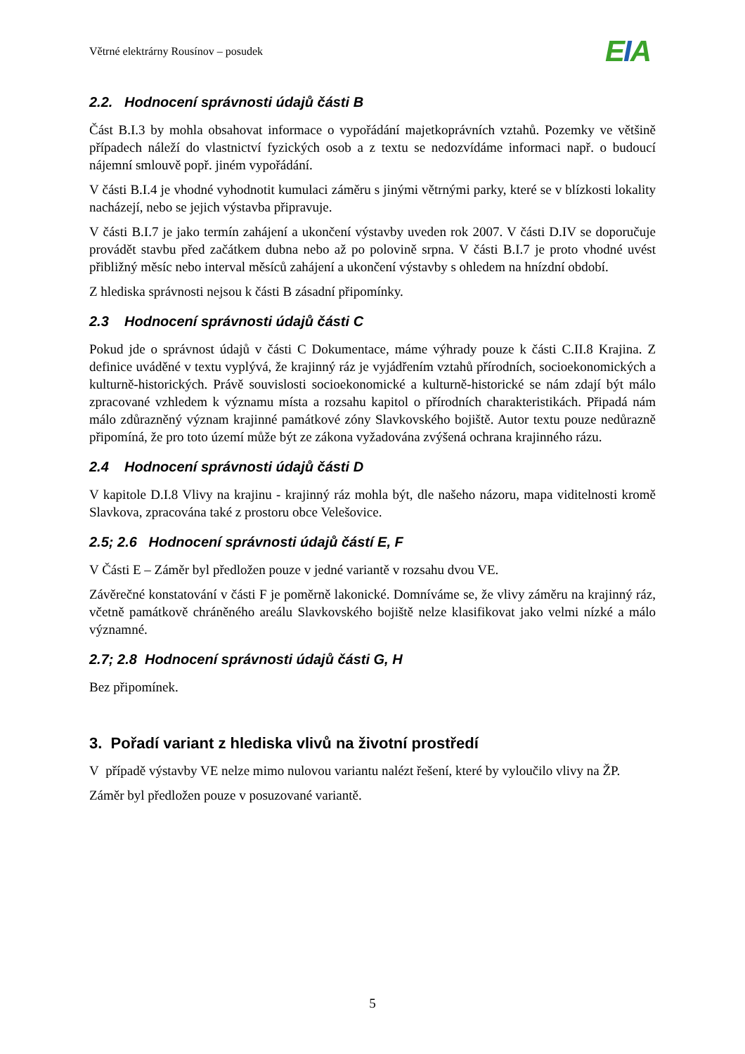Větrné elektrárny Rousínov – posudek
EIA
2.2. Hodnocení správnosti údajů části B
Část B.I.3 by mohla obsahovat informace o vypořádání majetkoprávních vztahů. Pozemky ve většině případech náleží do vlastnictví fyzických osob a z textu se nedozvídáme informaci např. o budoucí nájemní smlouvě popř. jiném vypořádání.
V části B.I.4 je vhodné vyhodnotit kumulaci záměru s jinými větrnými parky, které se v blízkosti lokality nacházejí, nebo se jejich výstavba připravuje.
V části B.I.7 je jako termín zahájení a ukončení výstavby uveden rok 2007. V části D.IV se doporučuje provádět stavbu před začátkem dubna nebo až po polovině srpna. V části B.I.7 je proto vhodné uvést přibližný měsíc nebo interval měsíců zahájení a ukončení výstavby s ohledem na hnízdní období.
Z hlediska správnosti nejsou k části B zásadní připomínky.
2.3 Hodnocení správnosti údajů části C
Pokud jde o správnost údajů v části C Dokumentace, máme výhrady pouze k části C.II.8 Krajina. Z definice uváděné v textu vyplývá, že krajinný ráz je vyjádřením vztahů přírodních, socioekonomických a kulturně-historických. Právě souvislosti socioekonomické a kulturně-historické se nám zdají být málo zpracované vzhledem k významu místa a rozsahu kapitol o přírodních charakteristikách. Připadá nám málo zdůrazněný význam krajinné památkové zóny Slavkovského bojiště. Autor textu pouze nedůrazně připomíná, že pro toto území může být ze zákona vyžadována zvýšená ochrana krajinného rázu.
2.4 Hodnocení správnosti údajů části D
V kapitole D.I.8 Vlivy na krajinu - krajinný ráz mohla být, dle našeho názoru, mapa viditelnosti kromě Slavkova, zpracována také z prostoru obce Velešovice.
2.5; 2.6 Hodnocení správnosti údajů částí E, F
V Části E – Záměr byl předložen pouze v jedné variantě v rozsahu dvou VE.
Závěrečné konstatování v části F je poměrně lakonické. Domníváme se, že vlivy záměru na krajinný ráz, včetně památkově chráněného areálu Slavkovského bojiště nelze klasifikovat jako velmi nízké a málo významné.
2.7; 2.8 Hodnocení správnosti údajů části G, H
Bez připomínek.
3. Pořadí variant z hlediska vlivů na životní prostředí
V případě výstavby VE nelze mimo nulovou variantu nalézt řešení, které by vyloučilo vlivy na ŽP.
Záměr byl předložen pouze v posuzované variantě.
5